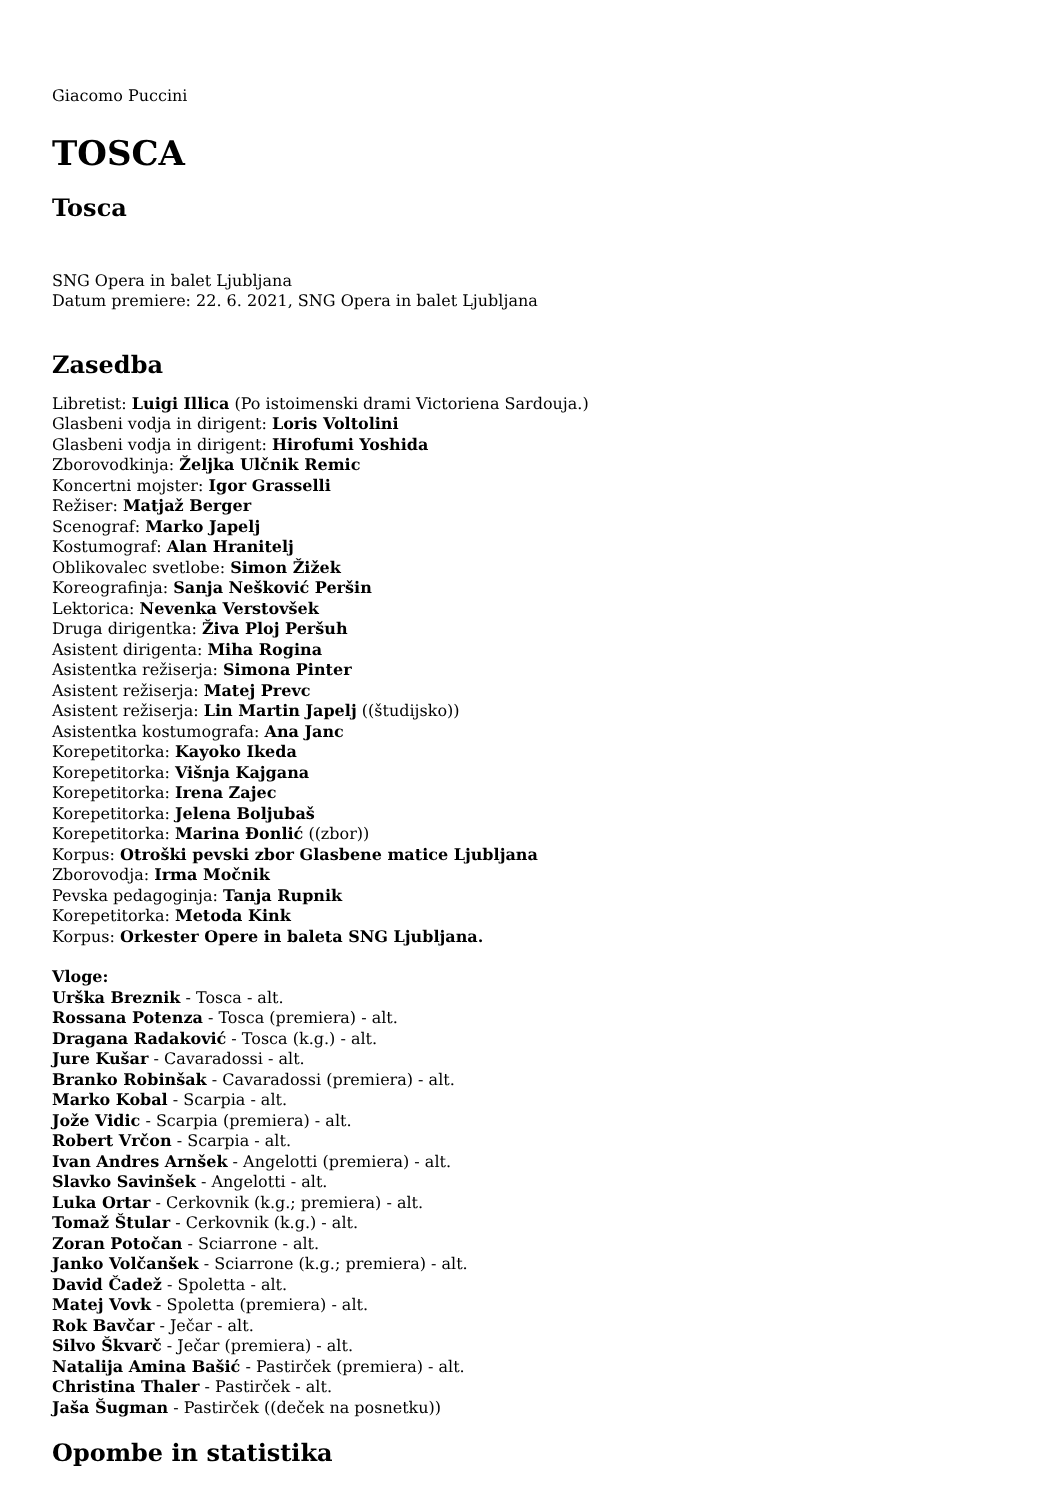Giacomo Puccini
TOSCA
Tosca
SNG Opera in balet Ljubljana
Datum premiere: 22. 6. 2021, SNG Opera in balet Ljubljana
Zasedba
Libretist: Luigi Illica (Po istoimenski drami Victoriena Sardouja.)
Glasbeni vodja in dirigent: Loris Voltolini
Glasbeni vodja in dirigent: Hirofumi Yoshida
Zborovodkinja: Željka Ulčnik Remic
Koncertni mojster: Igor Grasselli
Režiser: Matjaž Berger
Scenograf: Marko Japelj
Kostumograf: Alan Hranitelj
Oblikovalec svetlobe: Simon Žižek
Koreografinja: Sanja Nešković Peršin
Lektorica: Nevenka Verstovšek
Druga dirigentka: Živa Ploj Peršuh
Asistent dirigenta: Miha Rogina
Asistentka režiserja: Simona Pinter
Asistent režiserja: Matej Prevc
Asistent režiserja: Lin Martin Japelj ((študijsko))
Asistentka kostumografa: Ana Janc
Korepetitorka: Kayoko Ikeda
Korepetitorka: Višnja Kajgana
Korepetitorka: Irena Zajec
Korepetitorka: Jelena Boljubaš
Korepetitorka: Marina Đonlić ((zbor))
Korpus: Otroški pevski zbor Glasbene matice Ljubljana
Zborovodja: Irma Močnik
Pevska pedagoginja: Tanja Rupnik
Korepetitorka: Metoda Kink
Korpus: Orkester Opere in baleta SNG Ljubljana.
Vloge:
Urška Breznik - Tosca - alt.
Rossana Potenza - Tosca (premiera) - alt.
Dragana Radaković - Tosca (k.g.) - alt.
Jure Kušar - Cavaradossi - alt.
Branko Robinšak - Cavaradossi (premiera) - alt.
Marko Kobal - Scarpia - alt.
Jože Vidic - Scarpia (premiera) - alt.
Robert Vrčon - Scarpia - alt.
Ivan Andres Arnšek - Angelotti (premiera) - alt.
Slavko Savinšek - Angelotti - alt.
Luka Ortar - Cerkovnik (k.g.; premiera) - alt.
Tomaž Štular - Cerkovnik (k.g.) - alt.
Zoran Potočan - Sciarrone - alt.
Janko Volčanšek - Sciarrone (k.g.; premiera) - alt.
David Čadež - Spoletta - alt.
Matej Vovk - Spoletta (premiera) - alt.
Rok Bavčar - Ječar - alt.
Silvo Škvarč - Ječar (premiera) - alt.
Natalija Amina Bašić - Pastirček (premiera) - alt.
Christina Thaler - Pastirček - alt.
Jaša Šugman - Pastirček ((deček na posnetku))
Opombe in statistika